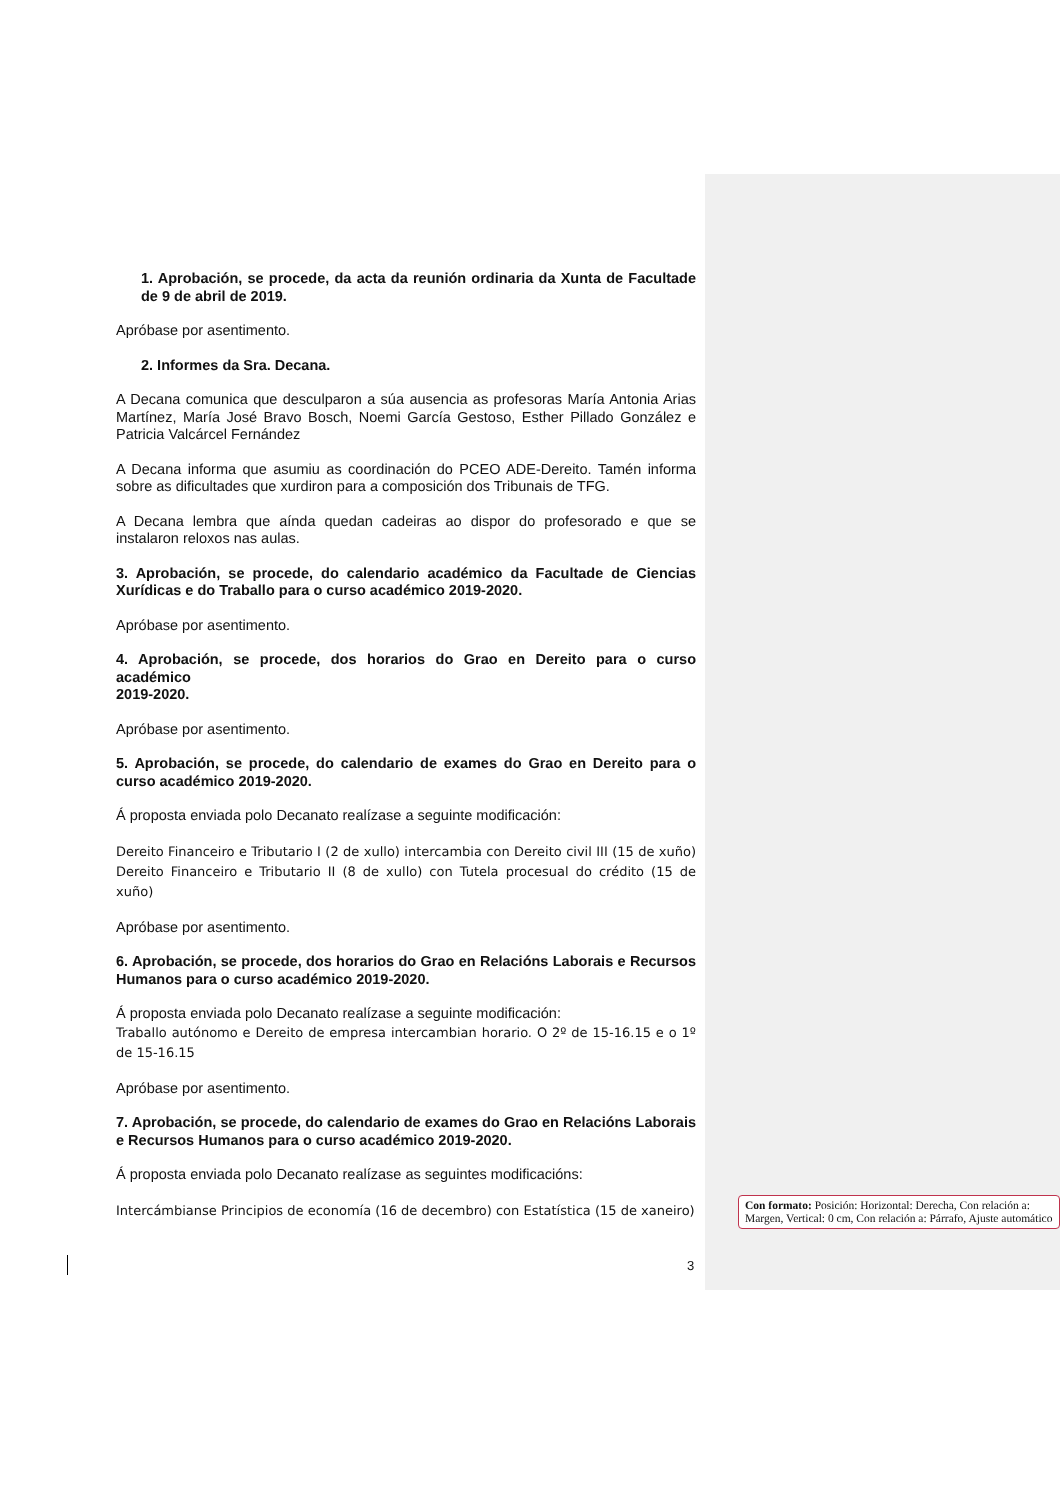1. Aprobación, se procede, da acta da reunión ordinaria da Xunta de Facultade de 9 de abril de 2019.
Apróbase por asentimento.
2. Informes da Sra. Decana.
A Decana comunica que desculparon a súa ausencia as profesoras María Antonia Arias Martínez, María José Bravo Bosch, Noemi García Gestoso, Esther Pillado González e Patricia Valcárcel Fernández
A Decana informa que asumiu as coordinación do PCEO ADE-Dereito. Tamén informa sobre as dificultades que xurdiron para a composición dos Tribunais de TFG.
A Decana lembra que aínda quedan cadeiras ao dispor do profesorado e que se instalaron reloxos nas aulas.
3. Aprobación, se procede, do calendario académico da Facultade de Ciencias Xurídicas e do Traballo para o curso académico 2019-2020.
Apróbase por asentimento.
4. Aprobación, se procede, dos horarios do Grao en Dereito para o curso académico
2019-2020.
Apróbase por asentimento.
5. Aprobación, se procede, do calendario de exames do Grao en Dereito para o curso académico 2019-2020.
Á proposta enviada polo Decanato realízase a seguinte modificación:
Dereito Financeiro e Tributario I (2 de xullo) intercambia con Dereito civil III (15 de xuño) Dereito Financeiro e Tributario II (8 de xullo) con Tutela procesual do crédito (15 de xuño)
Apróbase por asentimento.
6. Aprobación, se procede, dos horarios do Grao en Relacións Laborais e Recursos Humanos para o curso académico 2019-2020.
Á proposta enviada polo Decanato realízase a seguinte modificación:
Traballo autónomo e Dereito de empresa intercambian horario. O 2º de 15-16.15 e o 1º de 15-16.15
Apróbase por asentimento.
7. Aprobación, se procede, do calendario de exames do Grao en Relacións Laborais e Recursos Humanos para o curso académico 2019-2020.
Á proposta enviada polo Decanato realízase as seguintes modificacións:
Intercámbianse Principios de economía (16 de decembro) con Estatística (15 de xaneiro)
Con formato: Posición: Horizontal: Derecha, Con relación a: Margen, Vertical: 0 cm, Con relación a: Párrafo, Ajuste automático
3